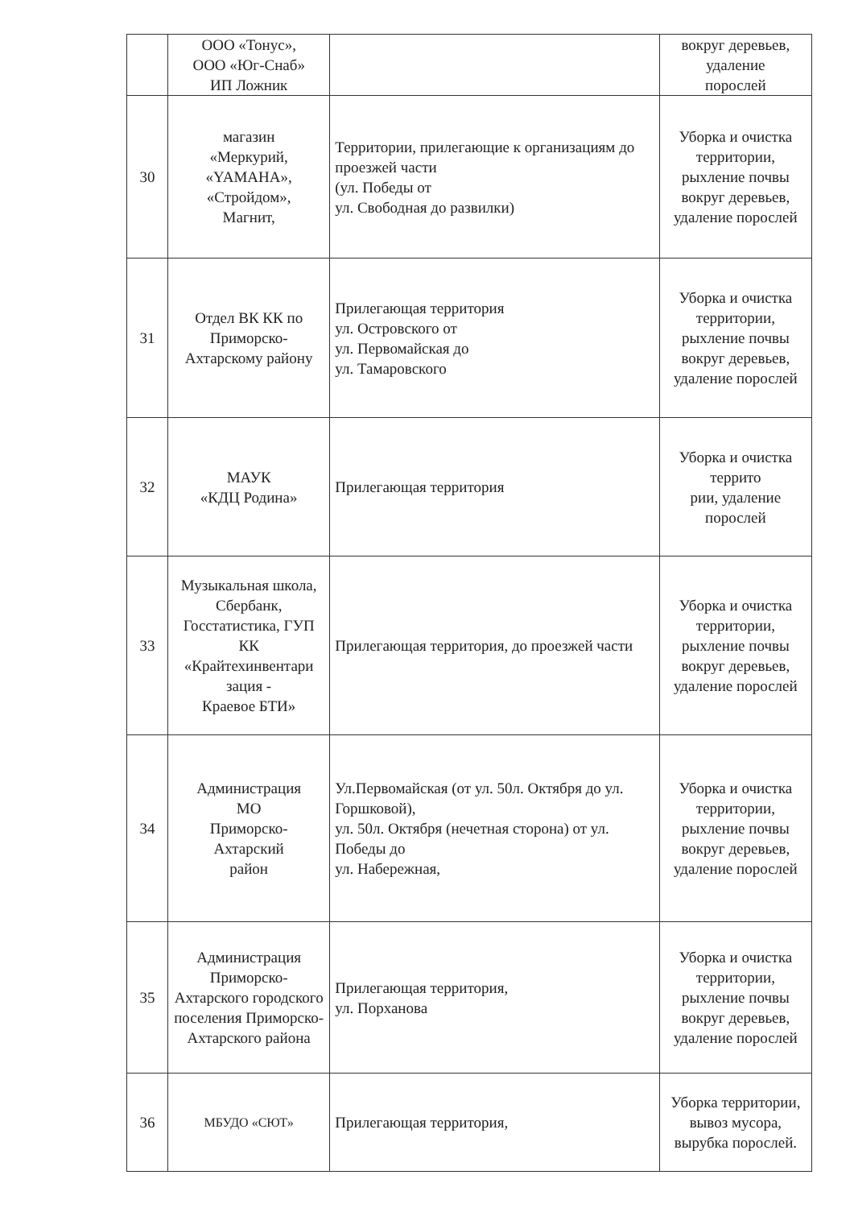| | ООО «Тонус», ООО «Юг-Снаб» ИП Ложник | | вокруг деревьев, удаление порослей |
| 30 | магазин «Меркурий, «YAMAHA», «Стройдом», Магнит, | Территории, прилегающие к организациям до проезжей части (ул. Победы от ул. Свободная до развилки) | Уборка и очистка территории, рыхление почвы вокруг деревьев, удаление порослей |
| 31 | Отдел ВК КК по Приморско-Ахтарскому району | Прилегающая территория ул. Островского от ул. Первомайская до ул. Тамаровского | Уборка и очистка территории, рыхление почвы вокруг деревьев, удаление порослей |
| 32 | МАУК «КДЦ Родина» | Прилегающая территория | Уборка и очистка террито рии, удаление порослей |
| 33 | Музыкальная школа, Сбербанк, Госстатистика, ГУП КК «Крайтехинвентари зация - Краевое БТИ» | Прилегающая территория, до проезжей части | Уборка и очистка территории, рыхление почвы вокруг деревьев, удаление порослей |
| 34 | Администрация МО Приморско- Ахтарский район | Ул.Первомайская (от ул. 50л. Октября до ул. Горшковой), ул. 50л. Октября (нечетная сторона) от ул. Победы до ул. Набережная, | Уборка и очистка территории, рыхление почвы вокруг деревьев, удаление порослей |
| 35 | Администрация Приморско-Ахтарского городского поселения Приморско-Ахтарского района | Прилегающая территория, ул. Порханова | Уборка и очистка территории, рыхление почвы вокруг деревьев, удаление порослей |
| 36 | МБУДО «СЮТ» | Прилегающая территория, | Уборка территории, вывоз мусора, вырубка порослей. |